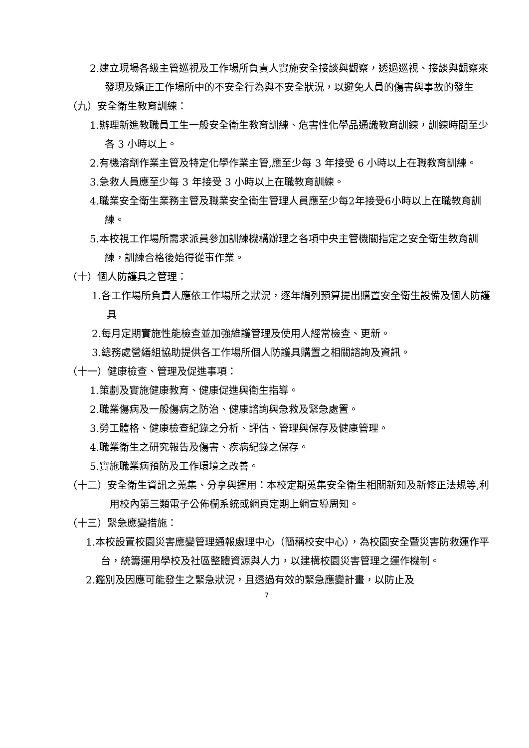2.建立現場各級主管巡視及工作場所負責人實施安全接談與觀察，透過巡視、接談與觀察來發現及矯正工作場所中的不安全行為與不安全狀況，以避免人員的傷害與事故的發生
（九）安全衛生教育訓練：
1.辦理新進教職員工生一般安全衛生教育訓練、危害性化學品通識教育訓練，訓練時間至少各 3 小時以上。
2.有機溶劑作業主管及特定化學作業主管,應至少每 3 年接受 6 小時以上在職教育訓練。
3.急救人員應至少每 3 年接受 3 小時以上在職教育訓練。
4.職業安全衛生業務主管及職業安全衛生管理人員應至少每2年接受6小時以上在職教育訓練。
5.本校視工作場所需求派員參加訓練機構辦理之各項中央主管機關指定之安全衛生教育訓練，訓練合格後始得從事作業。
（十）個人防護具之管理：
1.各工作場所負責人應依工作場所之狀況，逐年編列預算提出購置安全衛生設備及個人防護具
2.每月定期實施性能檢查並加強維護管理及使用人經常檢查、更新。
3.總務處營繕組協助提供各工作場所個人防護具購置之相關諮詢及資訊。
（十一）健康檢查、管理及促進事項：
1.策劃及實施健康教育、健康促進與衛生指導。
2.職業傷病及一般傷病之防治、健康諮詢與急救及緊急處置。
3.勞工體格、健康檢查紀錄之分析、評估、管理與保存及健康管理。
4.職業衛生之研究報告及傷害、疾病紀錄之保存。
5.實施職業病預防及工作環境之改善。
（十二）安全衛生資訊之蒐集、分享與運用：本校定期蒐集安全衛生相關新知及新修正法規等,利用校內第三類電子公佈欄系統或網頁定期上網宣導周知。
（十三）緊急應變措施：
1.本校設置校園災害應變管理通報處理中心（簡稱校安中心），為校園安全暨災害防救運作平台，統籌運用學校及社區整體資源與人力，以建構校園災害管理之運作機制。
2.鑑別及因應可能發生之緊急狀況，且透過有效的緊急應變計畫，以防止及
7